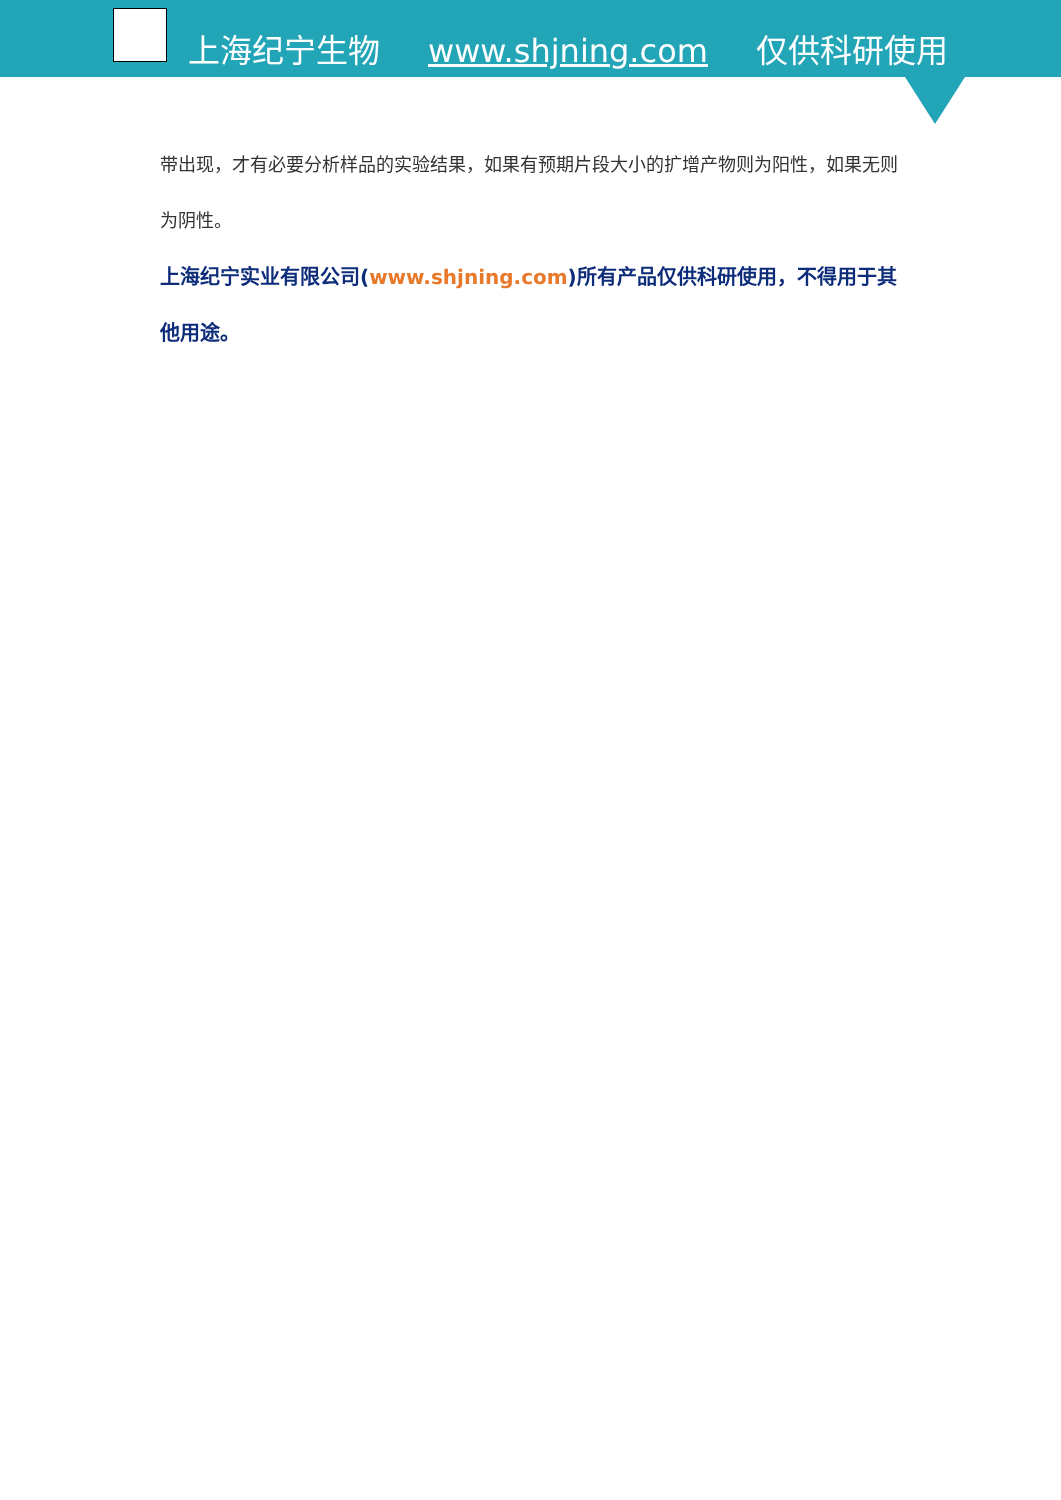上海纪宁生物 www.shjning.com 仅供科研使用
带出现，才有必要分析样品的实验结果，如果有预期片段大小的扩增产物则为阳性，如果无则为阴性。
上海纪宁实业有限公司(www.shjning.com)所有产品仅供科研使用，不得用于其他用途。